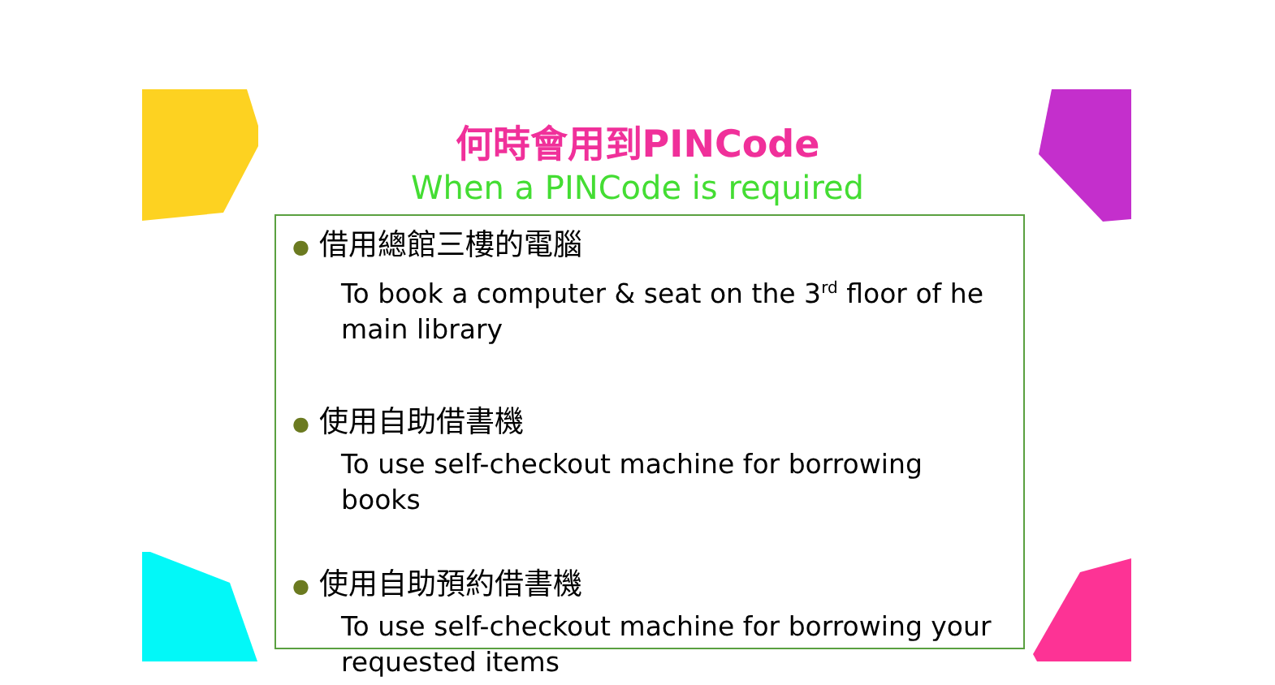何時會用到PINCode
When a PINCode is required
● 借用總館三樓的電腦
To book a computer & seat on the 3<sup>rd</sup> floor of he main library
● 使用自助借書機
To use self-checkout machine for borrowing books
● 使用自助預約借書機
To use self-checkout machine for borrowing your requested items